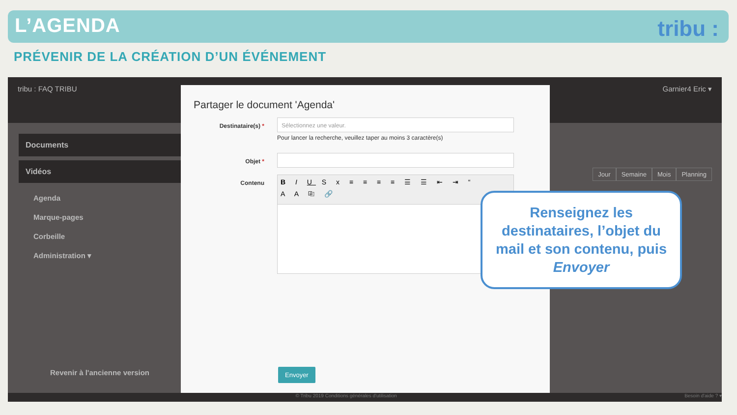L’AGENDA
tribu :
PRÉVENIR DE LA CRÉATION D’UN ÉVÉNEMENT
tribu : FAQ TRIBU Garnier4 Eric ▾
Documents
Vidéos
Agenda
Marque-pages
Corbeille
Administration ▾
Revenir à l'ancienne version
Jour Semaine Mois Planning
© Tribu 2019 Conditions générales d'utilisation Besoin d'aide ? ▾
Partager le document 'Agenda'
Destinataire(s) *
Sélectionnez une valeur.
Pour lancer la recherche, veuillez taper au moins 3 caractère(s)
Objet *
Contenu
B I U S x ≡ ≡ ≡ ≡ ☰ ☰ ⇤ ⇥ “
A A ⎘ 🔗
Envoyer
Renseignez les destinataires, l’objet du mail et son contenu, puis Envoyer